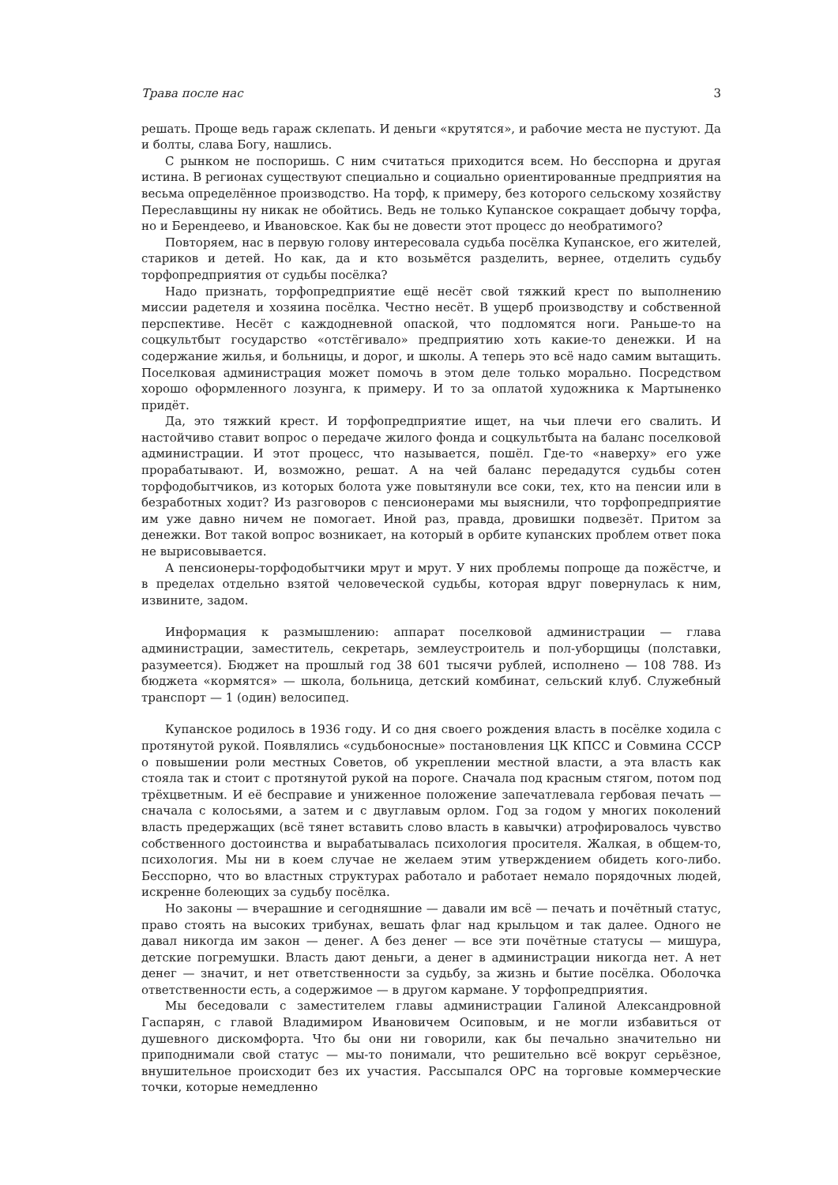Трава после нас 3
решать. Проще ведь гараж склепать. И деньги «крутятся», и рабочие места не пустуют. Да и болты, слава Богу, нашлись.
С рынком не поспоришь. С ним считаться приходится всем. Но бесспорна и другая истина. В регионах существуют специально и социально ориентированные предприятия на весьма определённое производство. На торф, к примеру, без которого сельскому хозяйству Переславщины ну никак не обойтись. Ведь не только Купанское сокращает добычу торфа, но и Берендеево, и Ивановское. Как бы не довести этот процесс до необратимого?
Повторяем, нас в первую голову интересовала судьба посёлка Купанское, его жителей, стариков и детей. Но как, да и кто возьмётся разделить, вернее, отделить судьбу торфопредприятия от судьбы посёлка?
Надо признать, торфопредприятие ещё несёт свой тяжкий крест по выполнению миссии радетеля и хозяина посёлка. Честно несёт. В ущерб производству и собственной перспективе. Несёт с каждодневной опаской, что подломятся ноги. Раньше-то на соцкультбыт государство «отстёгивало» предприятию хоть какие-то денежки. И на содержание жилья, и больницы, и дорог, и школы. А теперь это всё надо самим вытащить. Поселковая администрация может помочь в этом деле только морально. Посредством хорошо оформленного лозунга, к примеру. И то за оплатой художника к Мартыненко придёт.
Да, это тяжкий крест. И торфопредприятие ищет, на чьи плечи его свалить. И настойчиво ставит вопрос о передаче жилого фонда и соцкультбыта на баланс поселковой администрации. И этот процесс, что называется, пошёл. Где-то «наверху» его уже прорабатывают. И, возможно, решат. А на чей баланс передадутся судьбы сотен торфодобытчиков, из которых болота уже повытянули все соки, тех, кто на пенсии или в безработных ходит? Из разговоров с пенсионерами мы выяснили, что торфопредприятие им уже давно ничем не помогает. Иной раз, правда, дровишки подвезёт. Притом за денежки. Вот такой вопрос возникает, на который в орбите купанских проблем ответ пока не вырисовывается.
А пенсионеры-торфодобытчики мрут и мрут. У них проблемы попроще да пожёстче, и в пределах отдельно взятой человеческой судьбы, которая вдруг повернулась к ним, извините, задом.
Информация к размышлению: аппарат поселковой администрации — глава администрации, заместитель, секретарь, землеустроитель и пол-уборщицы (полставки, разумеется). Бюджет на прошлый год 38 601 тысячи рублей, исполнено — 108 788. Из бюджета «кормятся» — школа, больница, детский комбинат, сельский клуб. Служебный транспорт — 1 (один) велосипед.
Купанское родилось в 1936 году. И со дня своего рождения власть в посёлке ходила с протянутой рукой. Появлялись «судьбоносные» постановления ЦК КПСС и Совмина СССР о повышении роли местных Советов, об укреплении местной власти, а эта власть как стояла так и стоит с протянутой рукой на пороге. Сначала под красным стягом, потом под трёхцветным. И её бесправие и униженное положение запечатлевала гербовая печать — сначала с колосьями, а затем и с двуглавым орлом. Год за годом у многих поколений власть предержащих (всё тянет вставить слово власть в кавычки) атрофировалось чувство собственного достоинства и вырабатывалась психология просителя. Жалкая, в общем-то, психология. Мы ни в коем случае не желаем этим утверждением обидеть кого-либо. Бесспорно, что во властных структурах работало и работает немало порядочных людей, искренне болеющих за судьбу посёлка.
Но законы — вчерашние и сегодняшние — давали им всё — печать и почётный статус, право стоять на высоких трибунах, вешать флаг над крыльцом и так далее. Одного не давал никогда им закон — денег. А без денег — все эти почётные статусы — мишура, детские погремушки. Власть дают деньги, а денег в администрации никогда нет. А нет денег — значит, и нет ответственности за судьбу, за жизнь и бытие посёлка. Оболочка ответственности есть, а содержимое — в другом кармане. У торфопредприятия.
Мы беседовали с заместителем главы администрации Галиной Александровной Гаспарян, с главой Владимиром Ивановичем Осиповым, и не могли избавиться от душевного дискомфорта. Что бы они ни говорили, как бы печально значительно ни приподнимали свой статус — мы-то понимали, что решительно всё вокруг серьёзное, внушительное происходит без их участия. Рассыпался ОРС на торговые коммерческие точки, которые немедленно